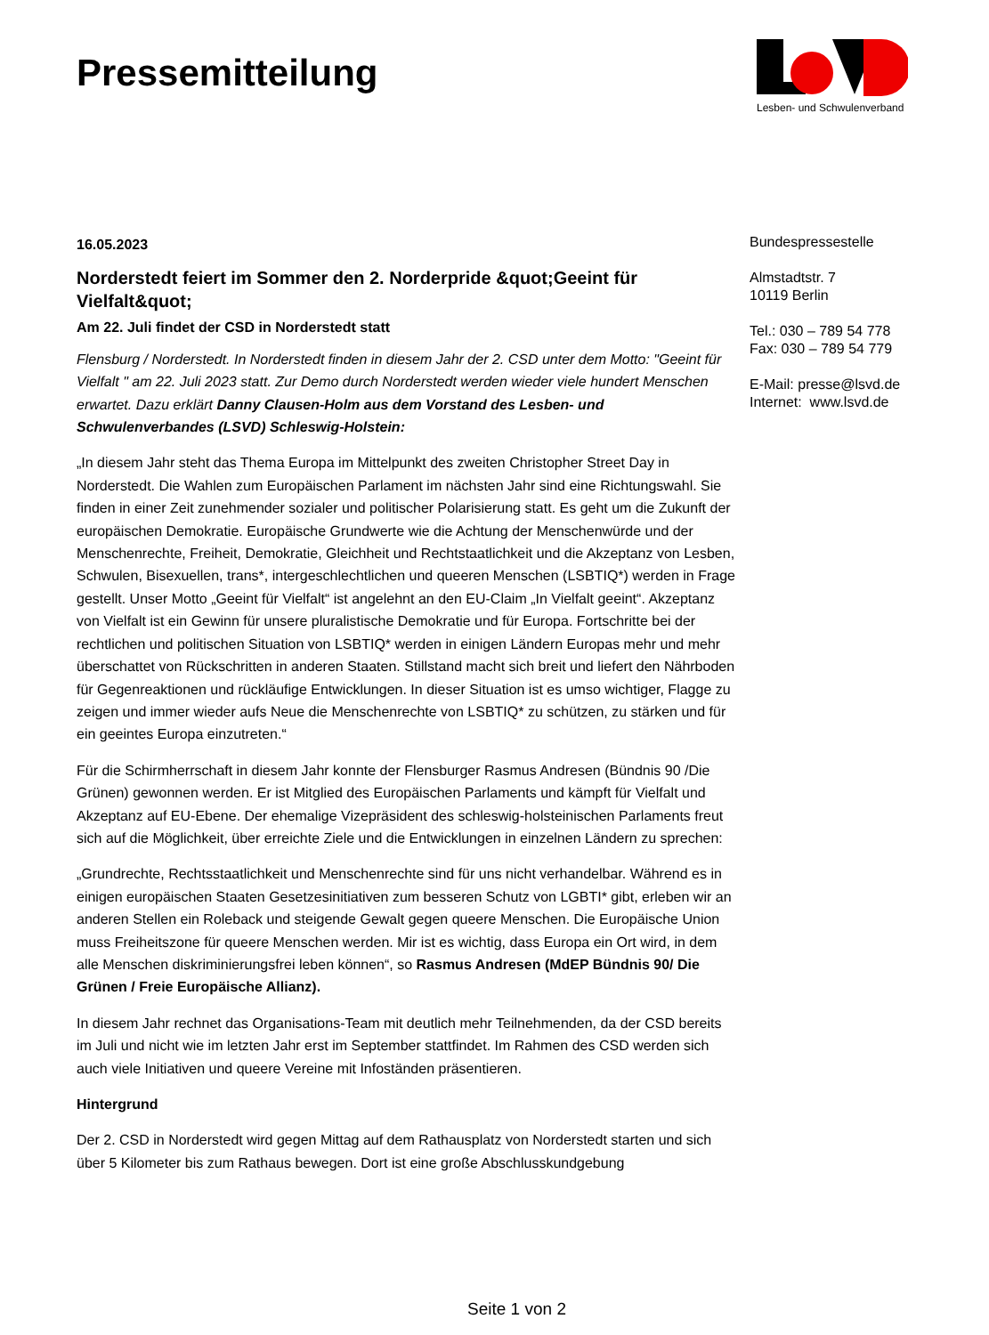Pressemitteilung
Lesben- und Schwulenverband
16.05.2023
Norderstedt feiert im Sommer den 2. Norderpride &quot;Geeint für Vielfalt&quot;
Am 22. Juli findet der CSD in Norderstedt statt
Flensburg / Norderstedt. In Norderstedt finden in diesem Jahr der 2. CSD unter dem Motto: "Geeint für Vielfalt " am 22. Juli 2023 statt. Zur Demo durch Norderstedt werden wieder viele hundert Menschen erwartet. Dazu erklärt Danny Clausen-Holm aus dem Vorstand des Lesben- und Schwulenverbandes (LSVD) Schleswig-Holstein:
„In diesem Jahr steht das Thema Europa im Mittelpunkt des zweiten Christopher Street Day in Norderstedt. Die Wahlen zum Europäischen Parlament im nächsten Jahr sind eine Richtungswahl. Sie finden in einer Zeit zunehmender sozialer und politischer Polarisierung statt. Es geht um die Zukunft der europäischen Demokratie. Europäische Grundwerte wie die Achtung der Menschenwürde und der Menschenrechte, Freiheit, Demokratie, Gleichheit und Rechtstaatlichkeit und die Akzeptanz von Lesben, Schwulen, Bisexuellen, trans*, intergeschlechtlichen und queeren Menschen (LSBTIQ*) werden in Frage gestellt. Unser Motto „Geeint für Vielfalt“ ist angelehnt an den EU-Claim „In Vielfalt geeint“. Akzeptanz von Vielfalt ist ein Gewinn für unsere pluralistische Demokratie und für Europa. Fortschritte bei der rechtlichen und politischen Situation von LSBTIQ* werden in einigen Ländern Europas mehr und mehr überschattet von Rückschritten in anderen Staaten. Stillstand macht sich breit und liefert den Nährboden für Gegenreaktionen und rückläufige Entwicklungen. In dieser Situation ist es umso wichtiger, Flagge zu zeigen und immer wieder aufs Neue die Menschenrechte von LSBTIQ* zu schützen, zu stärken und für ein geeintes Europa einzutreten.“
Für die Schirmherrschaft in diesem Jahr konnte der Flensburger Rasmus Andresen (Bündnis 90 /Die Grünen) gewonnen werden. Er ist Mitglied des Europäischen Parlaments und kämpft für Vielfalt und Akzeptanz auf EU-Ebene. Der ehemalige Vizepräsident des schleswig-holsteinischen Parlaments freut sich auf die Möglichkeit, über erreichte Ziele und die Entwicklungen in einzelnen Ländern zu sprechen:
„Grundrechte, Rechtsstaatlichkeit und Menschenrechte sind für uns nicht verhandelbar. Während es in einigen europäischen Staaten Gesetzesinitiativen zum besseren Schutz von LGBTI* gibt, erleben wir an anderen Stellen ein Roleback und steigende Gewalt gegen queere Menschen. Die Europäische Union muss Freiheitszone für queere Menschen werden. Mir ist es wichtig, dass Europa ein Ort wird, in dem alle Menschen diskriminierungsfrei leben können“, so Rasmus Andresen (MdEP Bündnis 90/ Die Grünen / Freie Europäische Allianz).
In diesem Jahr rechnet das Organisations-Team mit deutlich mehr Teilnehmenden, da der CSD bereits im Juli und nicht wie im letzten Jahr erst im September stattfindet. Im Rahmen des CSD werden sich auch viele Initiativen und queere Vereine mit Infoständen präsentieren.
Hintergrund
Der 2. CSD in Norderstedt wird gegen Mittag auf dem Rathausplatz von Norderstedt starten und sich über 5 Kilometer bis zum Rathaus bewegen. Dort ist eine große Abschlusskundgebung
Bundespressestelle
Almstadtstr. 7
10119 Berlin
Tel.: 030 – 789 54 778
Fax: 030 – 789 54 779
E-Mail: presse@lsvd.de
Internet: www.lsvd.de
Seite 1 von 2